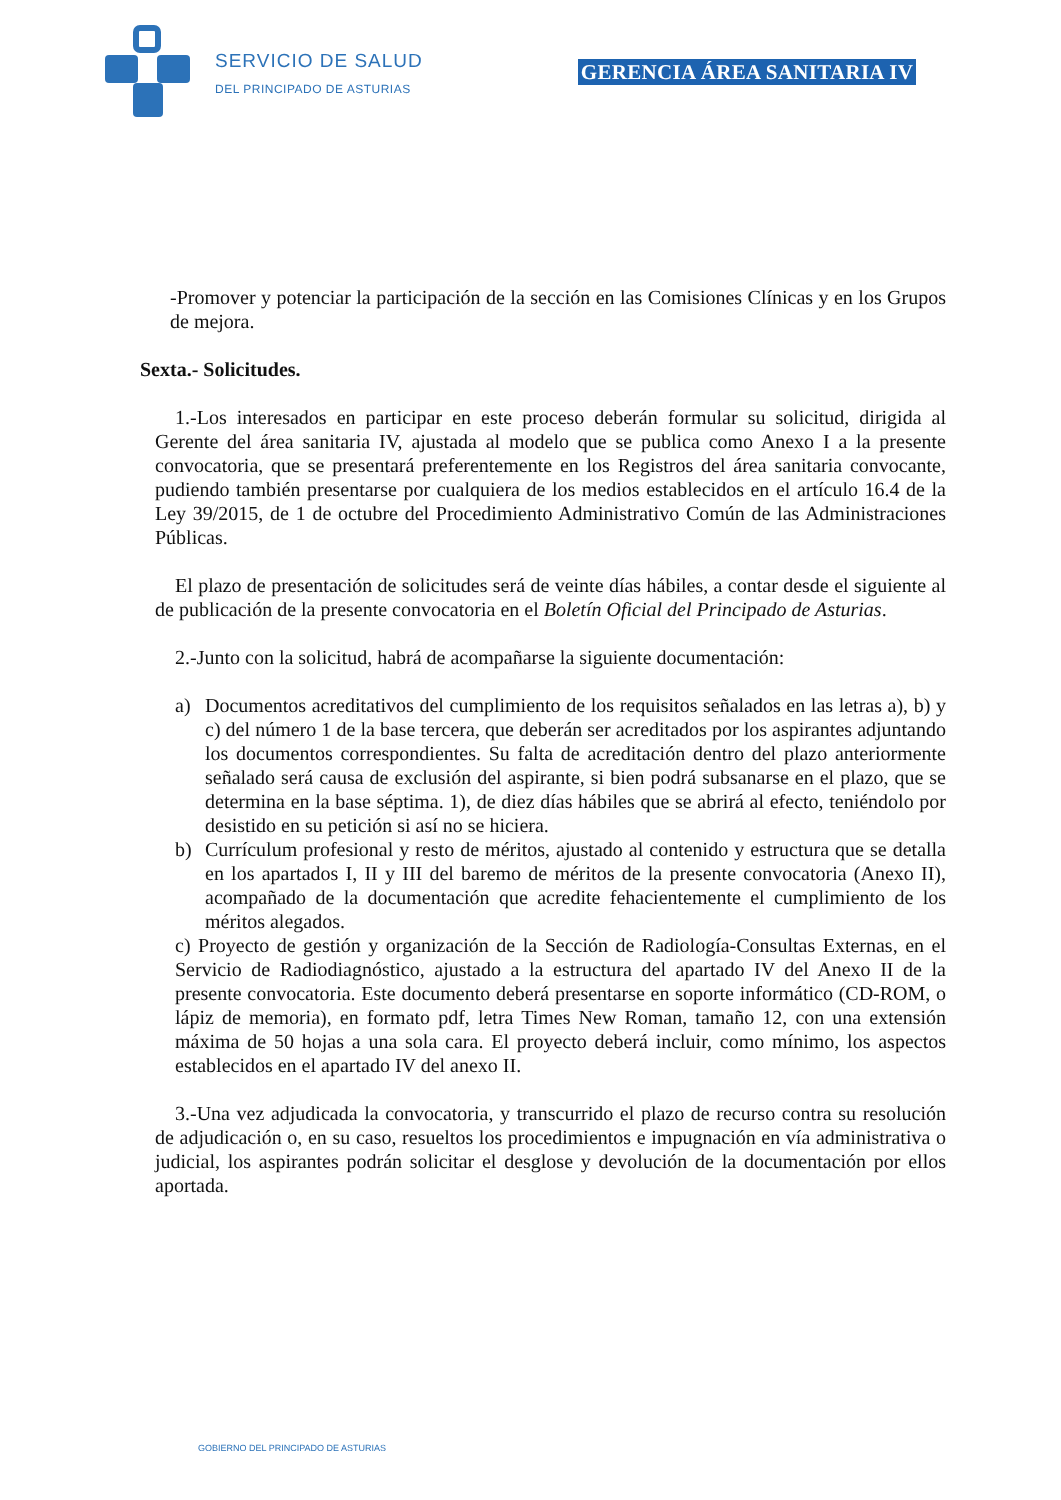SERVICIO DE SALUD
DEL PRINCIPADO DE ASTURIAS
GERENCIA ÁREA SANITARIA IV
-Promover y potenciar la participación de la sección en las Comisiones Clínicas y en los Grupos de mejora.
Sexta.- Solicitudes.
1.-Los interesados en participar en este proceso deberán formular su solicitud, dirigida al Gerente del área sanitaria IV, ajustada al modelo que se publica como Anexo I a la presente convocatoria, que se presentará preferentemente en los Registros del área sanitaria convocante, pudiendo también presentarse por cualquiera de los medios establecidos en el artículo 16.4 de la Ley 39/2015, de 1 de octubre del Procedimiento Administrativo Común de las Administraciones Públicas.
El plazo de presentación de solicitudes será de veinte días hábiles, a contar desde el siguiente al de publicación de la presente convocatoria en el Boletín Oficial del Principado de Asturias.
2.-Junto con la solicitud, habrá de acompañarse la siguiente documentación:
a) Documentos acreditativos del cumplimiento de los requisitos señalados en las letras a), b) y c) del número 1 de la base tercera, que deberán ser acreditados por los aspirantes adjuntando los documentos correspondientes. Su falta de acreditación dentro del plazo anteriormente señalado será causa de exclusión del aspirante, si bien podrá subsanarse en el plazo, que se determina en la base séptima. 1), de diez días hábiles que se abrirá al efecto, teniéndolo por desistido en su petición si así no se hiciera.
b) Currículum profesional y resto de méritos, ajustado al contenido y estructura que se detalla en los apartados I, II y III del baremo de méritos de la presente convocatoria (Anexo II), acompañado de la documentación que acredite fehacientemente el cumplimiento de los méritos alegados.
c) Proyecto de gestión y organización de la Sección de Radiología-Consultas Externas, en el Servicio de Radiodiagnóstico, ajustado a la estructura del apartado IV del Anexo II de la presente convocatoria. Este documento deberá presentarse en soporte informático (CD-ROM, o lápiz de memoria), en formato pdf, letra Times New Roman, tamaño 12, con una extensión máxima de 50 hojas a una sola cara. El proyecto deberá incluir, como mínimo, los aspectos establecidos en el apartado IV del anexo II.
3.-Una vez adjudicada la convocatoria, y transcurrido el plazo de recurso contra su resolución de adjudicación o, en su caso, resueltos los procedimientos e impugnación en vía administrativa o judicial, los aspirantes podrán solicitar el desglose y devolución de la documentación por ellos aportada.
GOBIERNO DEL PRINCIPADO DE ASTURIAS